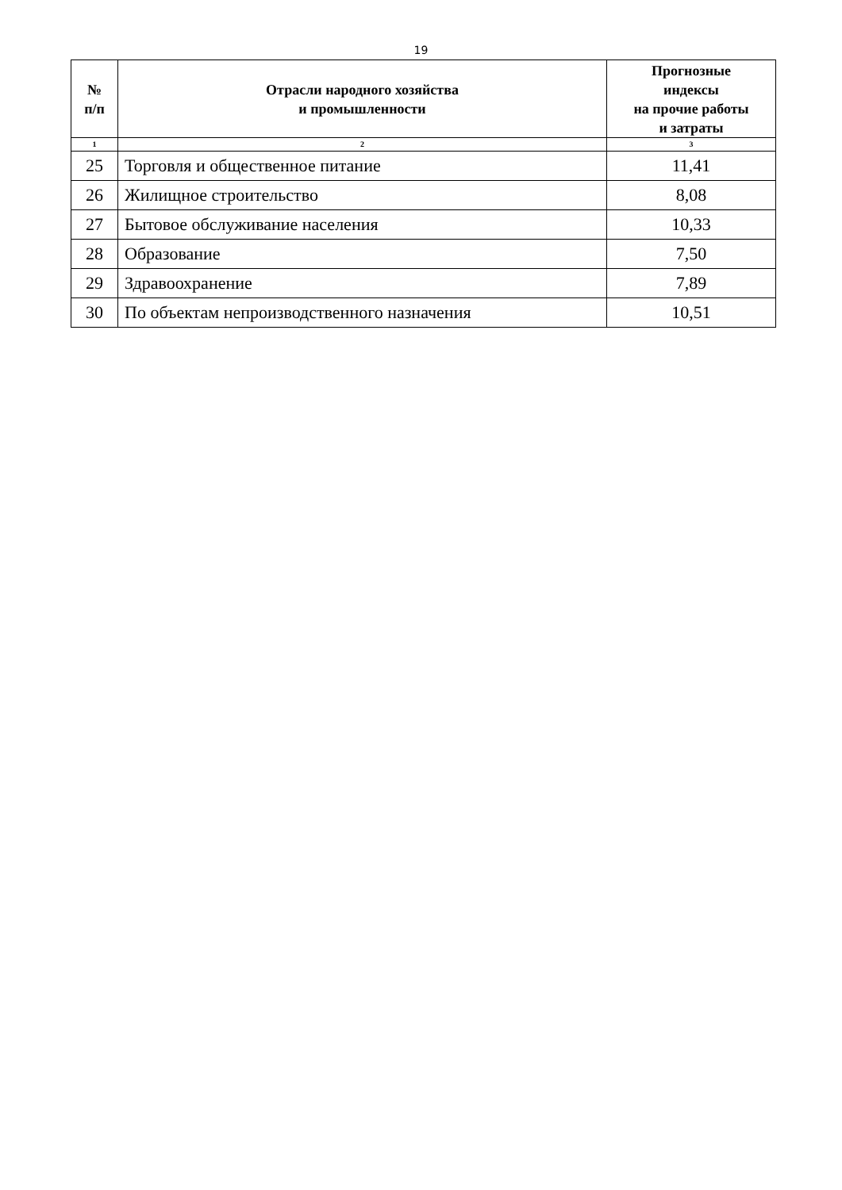19
| № п/п | Отрасли народного хозяйства и промышленности | Прогнозные индексы на прочие работы и затраты |
| --- | --- | --- |
| 1 | 2 | 3 |
| 25 | Торговля и общественное питание | 11,41 |
| 26 | Жилищное строительство | 8,08 |
| 27 | Бытовое обслуживание населения | 10,33 |
| 28 | Образование | 7,50 |
| 29 | Здравоохранение | 7,89 |
| 30 | По объектам непроизводственного назначения | 10,51 |